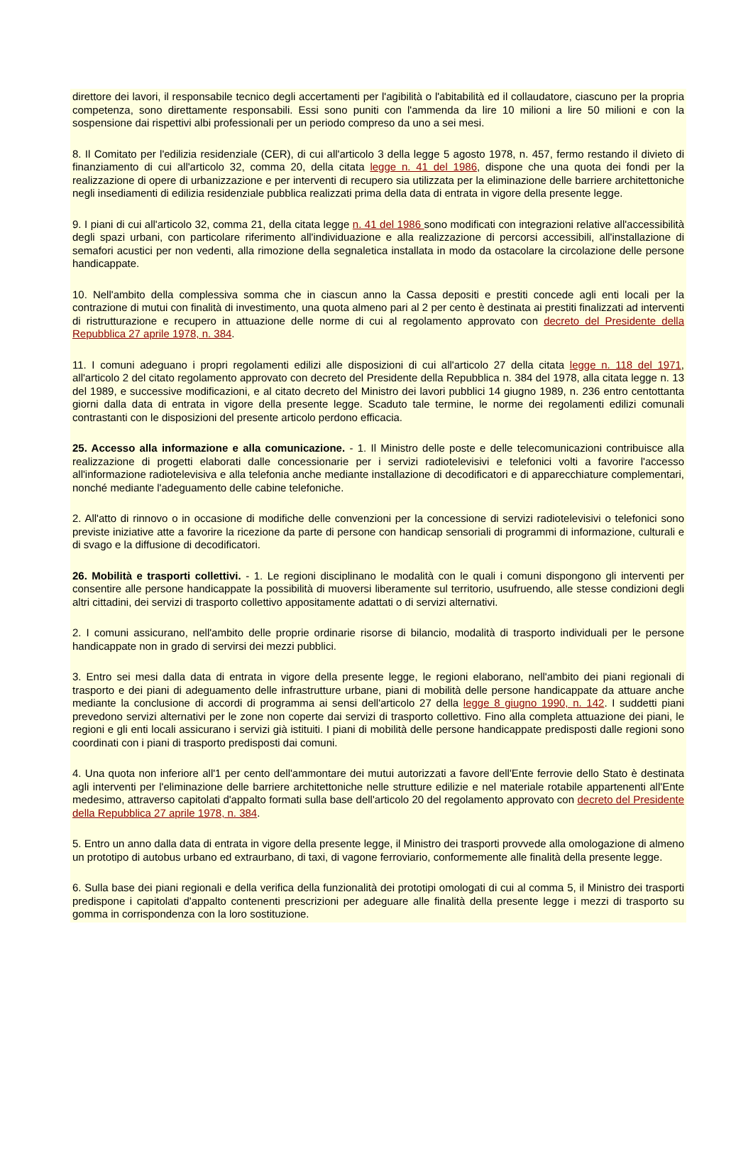direttore dei lavori, il responsabile tecnico degli accertamenti per l'agibilità o l'abitabilità ed il collaudatore, ciascuno per la propria competenza, sono direttamente responsabili. Essi sono puniti con l'ammenda da lire 10 milioni a lire 50 milioni e con la sospensione dai rispettivi albi professionali per un periodo compreso da uno a sei mesi.
8. Il Comitato per l'edilizia residenziale (CER), di cui all'articolo 3 della legge 5 agosto 1978, n. 457, fermo restando il divieto di finanziamento di cui all'articolo 32, comma 20, della citata legge n. 41 del 1986, dispone che una quota dei fondi per la realizzazione di opere di urbanizzazione e per interventi di recupero sia utilizzata per la eliminazione delle barriere architettoniche negli insediamenti di edilizia residenziale pubblica realizzati prima della data di entrata in vigore della presente legge.
9. I piani di cui all'articolo 32, comma 21, della citata legge n. 41 del 1986 sono modificati con integrazioni relative all'accessibilità degli spazi urbani, con particolare riferimento all'individuazione e alla realizzazione di percorsi accessibili, all'installazione di semafori acustici per non vedenti, alla rimozione della segnaletica installata in modo da ostacolare la circolazione delle persone handicappate.
10. Nell'ambito della complessiva somma che in ciascun anno la Cassa depositi e prestiti concede agli enti locali per la contrazione di mutui con finalità di investimento, una quota almeno pari al 2 per cento è destinata ai prestiti finalizzati ad interventi di ristrutturazione e recupero in attuazione delle norme di cui al regolamento approvato con decreto del Presidente della Repubblica 27 aprile 1978, n. 384.
11. I comuni adeguano i propri regolamenti edilizi alle disposizioni di cui all'articolo 27 della citata legge n. 118 del 1971, all'articolo 2 del citato regolamento approvato con decreto del Presidente della Repubblica n. 384 del 1978, alla citata legge n. 13 del 1989, e successive modificazioni, e al citato decreto del Ministro dei lavori pubblici 14 giugno 1989, n. 236 entro centottanta giorni dalla data di entrata in vigore della presente legge. Scaduto tale termine, le norme dei regolamenti edilizi comunali contrastanti con le disposizioni del presente articolo perdono efficacia.
25. Accesso alla informazione e alla comunicazione. - 1. Il Ministro delle poste e delle telecomunicazioni contribuisce alla realizzazione di progetti elaborati dalle concessionarie per i servizi radiotelevisivi e telefonici volti a favorire l'accesso all'informazione radiotelevisiva e alla telefonia anche mediante installazione di decodificatori e di apparecchiature complementari, nonché mediante l'adeguamento delle cabine telefoniche.
2. All'atto di rinnovo o in occasione di modifiche delle convenzioni per la concessione di servizi radiotelevisivi o telefonici sono previste iniziative atte a favorire la ricezione da parte di persone con handicap sensoriali di programmi di informazione, culturali e di svago e la diffusione di decodificatori.
26. Mobilità e trasporti collettivi. - 1. Le regioni disciplinano le modalità con le quali i comuni dispongono gli interventi per consentire alle persone handicappate la possibilità di muoversi liberamente sul territorio, usufruendo, alle stesse condizioni degli altri cittadini, dei servizi di trasporto collettivo appositamente adattati o di servizi alternativi.
2. I comuni assicurano, nell'ambito delle proprie ordinarie risorse di bilancio, modalità di trasporto individuali per le persone handicappate non in grado di servirsi dei mezzi pubblici.
3. Entro sei mesi dalla data di entrata in vigore della presente legge, le regioni elaborano, nell'ambito dei piani regionali di trasporto e dei piani di adeguamento delle infrastrutture urbane, piani di mobilità delle persone handicappate da attuare anche mediante la conclusione di accordi di programma ai sensi dell'articolo 27 della legge 8 giugno 1990, n. 142. I suddetti piani prevedono servizi alternativi per le zone non coperte dai servizi di trasporto collettivo. Fino alla completa attuazione dei piani, le regioni e gli enti locali assicurano i servizi già istituiti. I piani di mobilità delle persone handicappate predisposti dalle regioni sono coordinati con i piani di trasporto predisposti dai comuni.
4. Una quota non inferiore all'1 per cento dell'ammontare dei mutui autorizzati a favore dell'Ente ferrovie dello Stato è destinata agli interventi per l'eliminazione delle barriere architettoniche nelle strutture edilizie e nel materiale rotabile appartenenti all'Ente medesimo, attraverso capitolati d'appalto formati sulla base dell'articolo 20 del regolamento approvato con decreto del Presidente della Repubblica 27 aprile 1978, n. 384.
5. Entro un anno dalla data di entrata in vigore della presente legge, il Ministro dei trasporti provvede alla omologazione di almeno un prototipo di autobus urbano ed extraurbano, di taxi, di vagone ferroviario, conformemente alle finalità della presente legge.
6. Sulla base dei piani regionali e della verifica della funzionalità dei prototipi omologati di cui al comma 5, il Ministro dei trasporti predispone i capitolati d'appalto contenenti prescrizioni per adeguare alle finalità della presente legge i mezzi di trasporto su gomma in corrispondenza con la loro sostituzione.